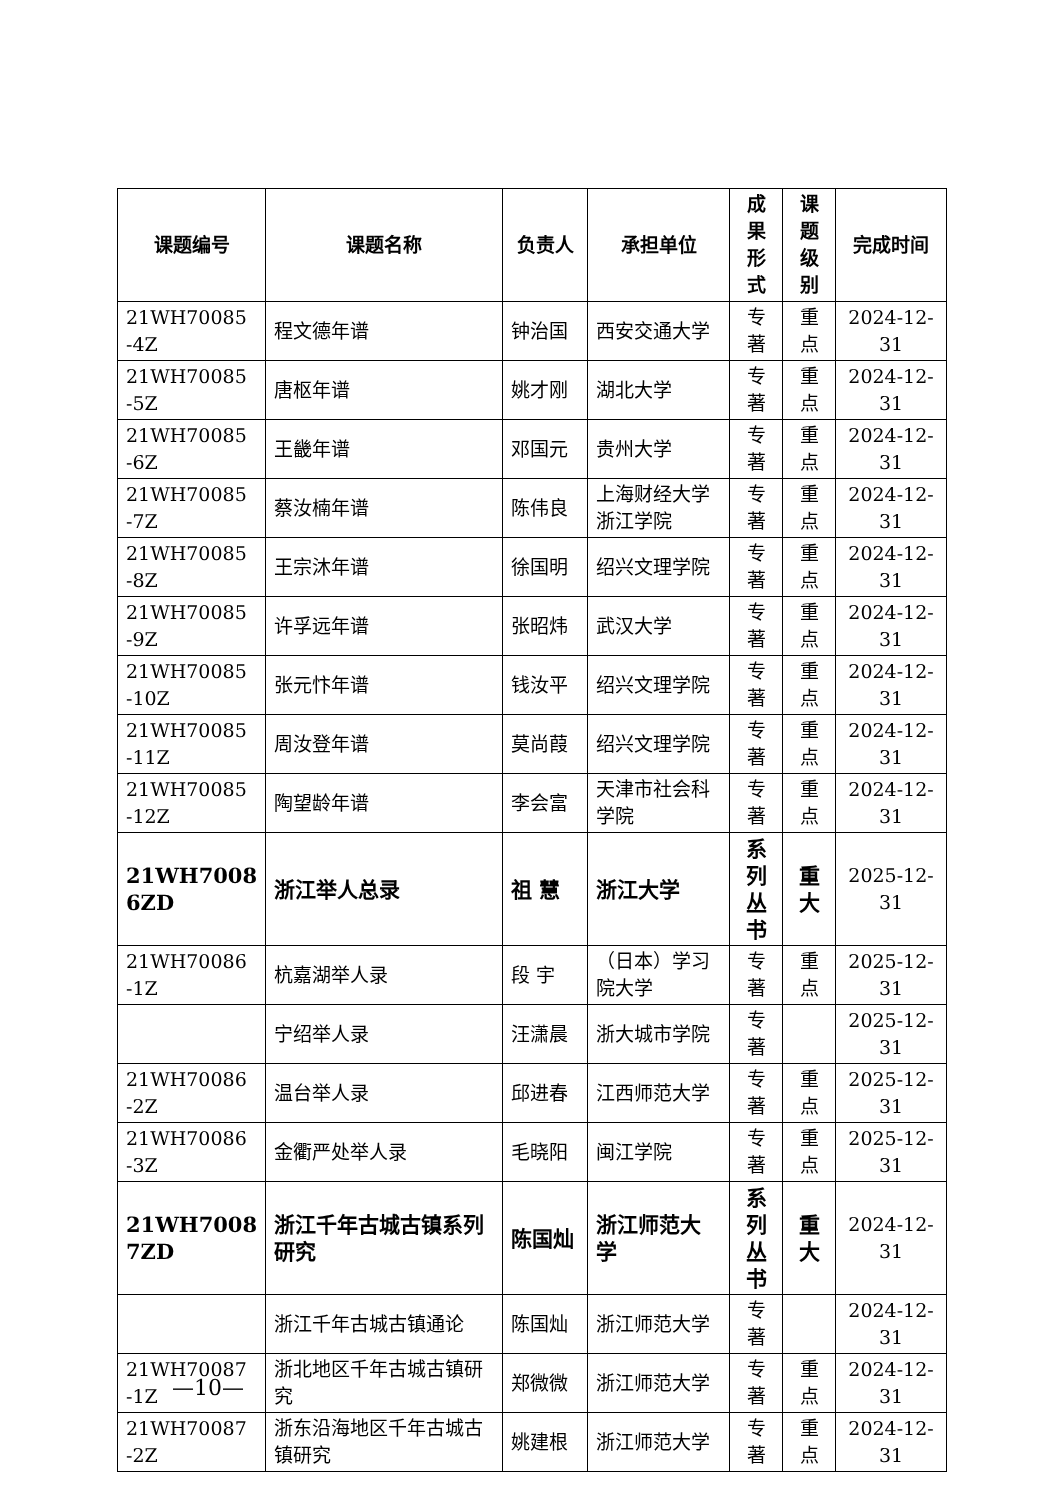| 课题编号 | 课题名称 | 负责人 | 承担单位 | 成果 形式 | 课题 级别 | 完成时间 |
| --- | --- | --- | --- | --- | --- | --- |
| 21WH70085 -4Z | 程文德年谱 | 钟治国 | 西安交通大学 | 专著 | 重点 | 2024-12-31 |
| 21WH70085 -5Z | 唐枢年谱 | 姚才刚 | 湖北大学 | 专著 | 重点 | 2024-12-31 |
| 21WH70085 -6Z | 王畿年谱 | 邓国元 | 贵州大学 | 专著 | 重点 | 2024-12-31 |
| 21WH70085 -7Z | 蔡汝楠年谱 | 陈伟良 | 上海财经大学浙江学院 | 专著 | 重点 | 2024-12-31 |
| 21WH70085 -8Z | 王宗沐年谱 | 徐国明 | 绍兴文理学院 | 专著 | 重点 | 2024-12-31 |
| 21WH70085 -9Z | 许孚远年谱 | 张昭炜 | 武汉大学 | 专著 | 重点 | 2024-12-31 |
| 21WH70085 -10Z | 张元忭年谱 | 钱汝平 | 绍兴文理学院 | 专著 | 重点 | 2024-12-31 |
| 21WH70085 -11Z | 周汝登年谱 | 莫尚葭 | 绍兴文理学院 | 专著 | 重点 | 2024-12-31 |
| 21WH70085 -12Z | 陶望龄年谱 | 李会富 | 天津市社会科学院 | 专著 | 重点 | 2024-12-31 |
| 21WH7008 6ZD | 浙江举人总录 | 祖 慧 | 浙江大学 | 系列 丛书 | 重大 | 2025-12-31 |
| 21WH70086 -1Z | 杭嘉湖举人录 | 段 宇 | （日本）学习院大学 | 专著 | 重点 | 2025-12-31 |
| | 宁绍举人录 | 汪潇晨 | 浙大城市学院 | 专著 | | 2025-12-31 |
| 21WH70086 -2Z | 温台举人录 | 邱进春 | 江西师范大学 | 专著 | 重点 | 2025-12-31 |
| 21WH70086 -3Z | 金衢严处举人录 | 毛晓阳 | 闽江学院 | 专著 | 重点 | 2025-12-31 |
| 21WH7008 7ZD | 浙江千年古城古镇系列研究 | 陈国灿 | 浙江师范大学 | 系列 丛书 | 重大 | 2024-12-31 |
| | 浙江千年古城古镇通论 | 陈国灿 | 浙江师范大学 | 专著 | | 2024-12-31 |
| 21WH70087 -1Z | 浙北地区千年古城古镇研究 | 郑微微 | 浙江师范大学 | 专著 | 重点 | 2024-12-31 |
| 21WH70087 -2Z | 浙东沿海地区千年古城古镇研究 | 姚建根 | 浙江师范大学 | 专著 | 重点 | 2024-12-31 |
—10—